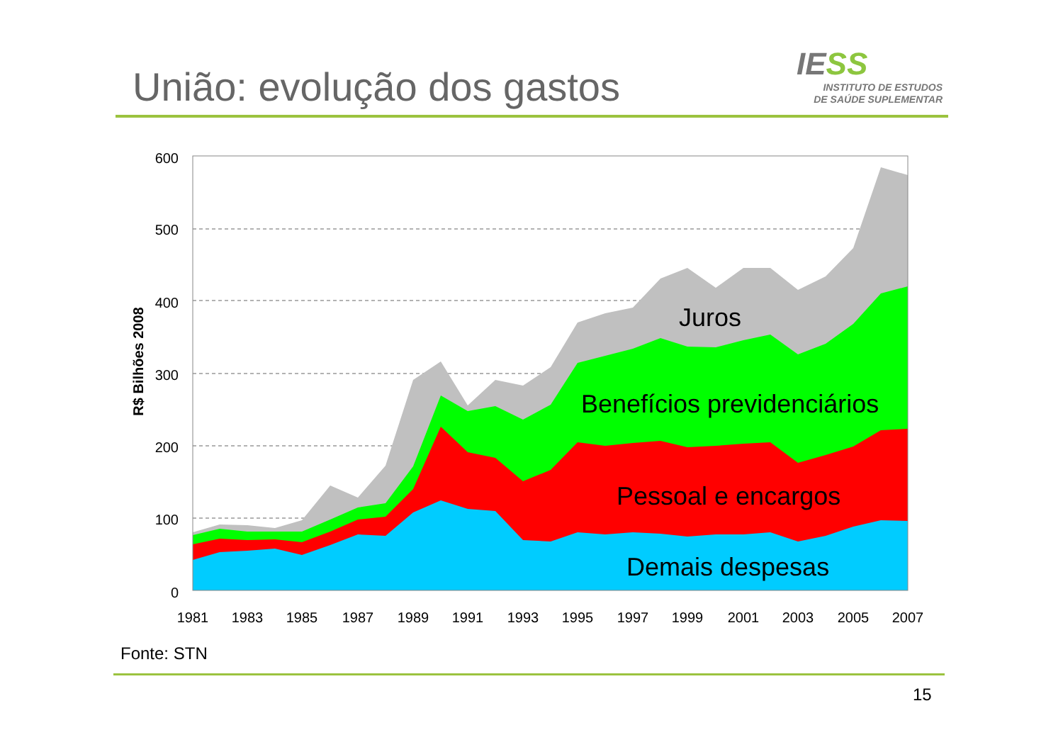União: evolução dos gastos
IESS
INSTITUTO DE ESTUDOS
DE SAÚDE SUPLEMENTAR
600
500
400
300
200
100
0
1981
1983
1985
1987
1989
1991
1993
1995
1997
1999
2001
2003
2005
2007
R$ Bilhões 2008
Juros
Benefícios previdenciários
Pessoal e encargos
Demais despesas
Fonte: STN
15